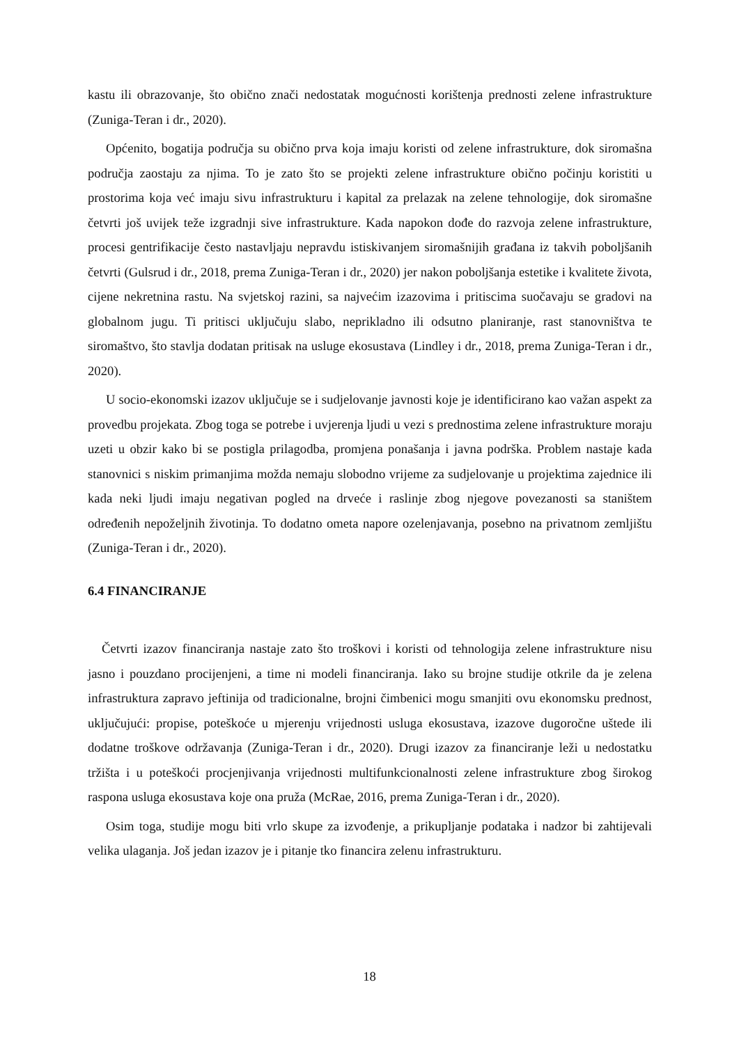kastu ili obrazovanje, što obično znači nedostatak mogućnosti korištenja prednosti zelene infrastrukture (Zuniga-Teran i dr., 2020).
Općenito, bogatija područja su obično prva koja imaju koristi od zelene infrastrukture, dok siromašna područja zaostaju za njima. To je zato što se projekti zelene infrastrukture obično počinju koristiti u prostorima koja već imaju sivu infrastrukturu i kapital za prelazak na zelene tehnologije, dok siromašne četvrti još uvijek teže izgradnji sive infrastrukture. Kada napokon dođe do razvoja zelene infrastrukture, procesi gentrifikacije često nastavljaju nepravdu istiskivanjem siromašnijih građana iz takvih poboljšanih četvrti (Gulsrud i dr., 2018, prema Zuniga-Teran i dr., 2020) jer nakon poboljšanja estetike i kvalitete života, cijene nekretnina rastu. Na svjetskoj razini, sa najvećim izazovima i pritiscima suočavaju se gradovi na globalnom jugu. Ti pritisci uključuju slabo, neprikladno ili odsutno planiranje, rast stanovništva te siromaštvo, što stavlja dodatan pritisak na usluge ekosustava (Lindley i dr., 2018, prema Zuniga-Teran i dr., 2020).
U socio-ekonomski izazov uključuje se i sudjelovanje javnosti koje je identificirano kao važan aspekt za provedbu projekata. Zbog toga se potrebe i uvjerenja ljudi u vezi s prednostima zelene infrastrukture moraju uzeti u obzir kako bi se postigla prilagodba, promjena ponašanja i javna podrška. Problem nastaje kada stanovnici s niskim primanjima možda nemaju slobodno vrijeme za sudjelovanje u projektima zajednice ili kada neki ljudi imaju negativan pogled na drveće i raslinje zbog njegove povezanosti sa staništem određenih nepoželjnih životinja. To dodatno ometa napore ozelenjavanja, posebno na privatnom zemljištu (Zuniga-Teran i dr., 2020).
6.4 FINANCIRANJE
Četvrti izazov financiranja nastaje zato što troškovi i koristi od tehnologija zelene infrastrukture nisu jasno i pouzdano procijenjeni, a time ni modeli financiranja. Iako su brojne studije otkrile da je zelena infrastruktura zapravo jeftinija od tradicionalne, brojni čimbenici mogu smanjiti ovu ekonomsku prednost, uključujući: propise, poteškoće u mjerenju vrijednosti usluga ekosustava, izazove dugoročne uštede ili dodatne troškove održavanja (Zuniga-Teran i dr., 2020). Drugi izazov za financiranje leži u nedostatku tržišta i u poteškoći procjenjivanja vrijednosti multifunkcionalnosti zelene infrastrukture zbog širokog raspona usluga ekosustava koje ona pruža (McRae, 2016, prema Zuniga-Teran i dr., 2020).
Osim toga, studije mogu biti vrlo skupe za izvođenje, a prikupljanje podataka i nadzor bi zahtijevali velika ulaganja. Još jedan izazov je i pitanje tko financira zelenu infrastrukturu.
18